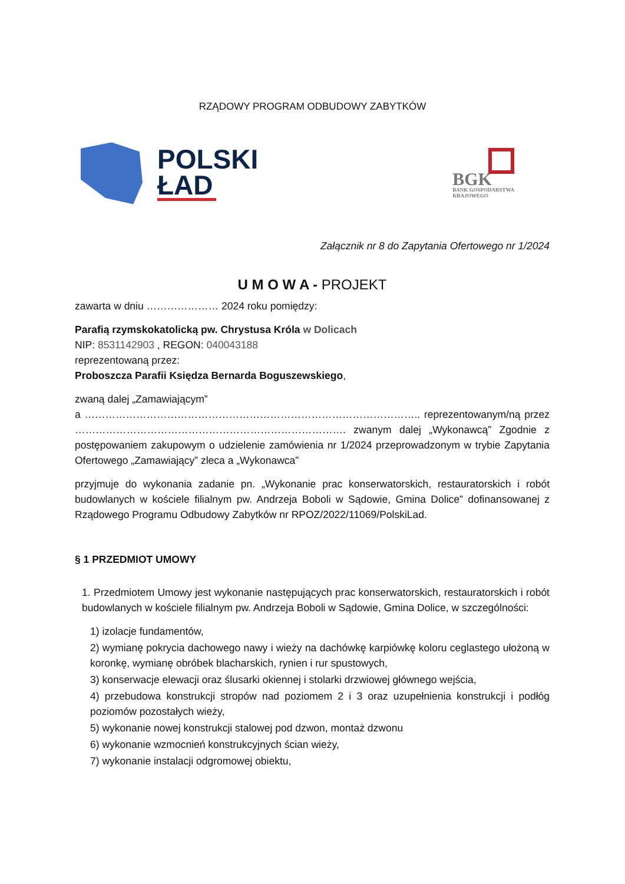RZĄDOWY PROGRAM ODBUDOWY ZABYTKÓW
POLSKI
ŁAD
BGK
BANK GOSPODARSTWA
KRAJOWEGO
Załącznik nr 8 do Zapytania Ofertowego nr 1/2024
U M O W A - PROJEKT
zawarta w dniu ………………… 2024 roku pomiędzy:
Parafią rzymskokatolicką pw. Chrystusa Króla w Dolicach
NIP: 8531142903 , REGON: 040043188
reprezentowaną przez:
Proboszcza Parafii Księdza Bernarda Boguszewskiego,
zwaną dalej „Zamawiającym”
a …………………………………………………………………………………….. reprezentowanym/ną przez ……………………………………………………………………. zwanym dalej „Wykonawcą” Zgodnie z postępowaniem zakupowym o udzielenie zamówienia nr 1/2024 przeprowadzonym w trybie Zapytania Ofertowego „Zamawiający” zleca a „Wykonawca”
przyjmuje do wykonania zadanie pn. „Wykonanie prac konserwatorskich, restauratorskich i robót budowlanych w kościele filialnym pw. Andrzeja Boboli w Sądowie, Gmina Dolice” dofinansowanej z Rządowego Programu Odbudowy Zabytków nr RPOZ/2022/11069/PolskiLad.
§ 1 PRZEDMIOT UMOWY
1. Przedmiotem Umowy jest wykonanie następujących prac konserwatorskich, restauratorskich i robót budowlanych w kościele filialnym pw. Andrzeja Boboli w Sądowie, Gmina Dolice, w szczególności:
1) izolacje fundamentów,
2) wymianę pokrycia dachowego nawy i wieży na dachówkę karpiówkę koloru ceglastego ułożoną w koronkę, wymianę obróbek blacharskich, rynien i rur spustowych,
3) konserwacje elewacji oraz ślusarki okiennej i stolarki drzwiowej głównego wejścia,
4) przebudowa konstrukcji stropów nad poziomem 2 i 3 oraz uzupełnienia konstrukcji i podłóg poziomów pozostałych wieży,
5) wykonanie nowej konstrukcji stalowej pod dzwon, montaż dzwonu
6) wykonanie wzmocnień konstrukcyjnych ścian wieży,
7) wykonanie instalacji odgromowej obiektu,